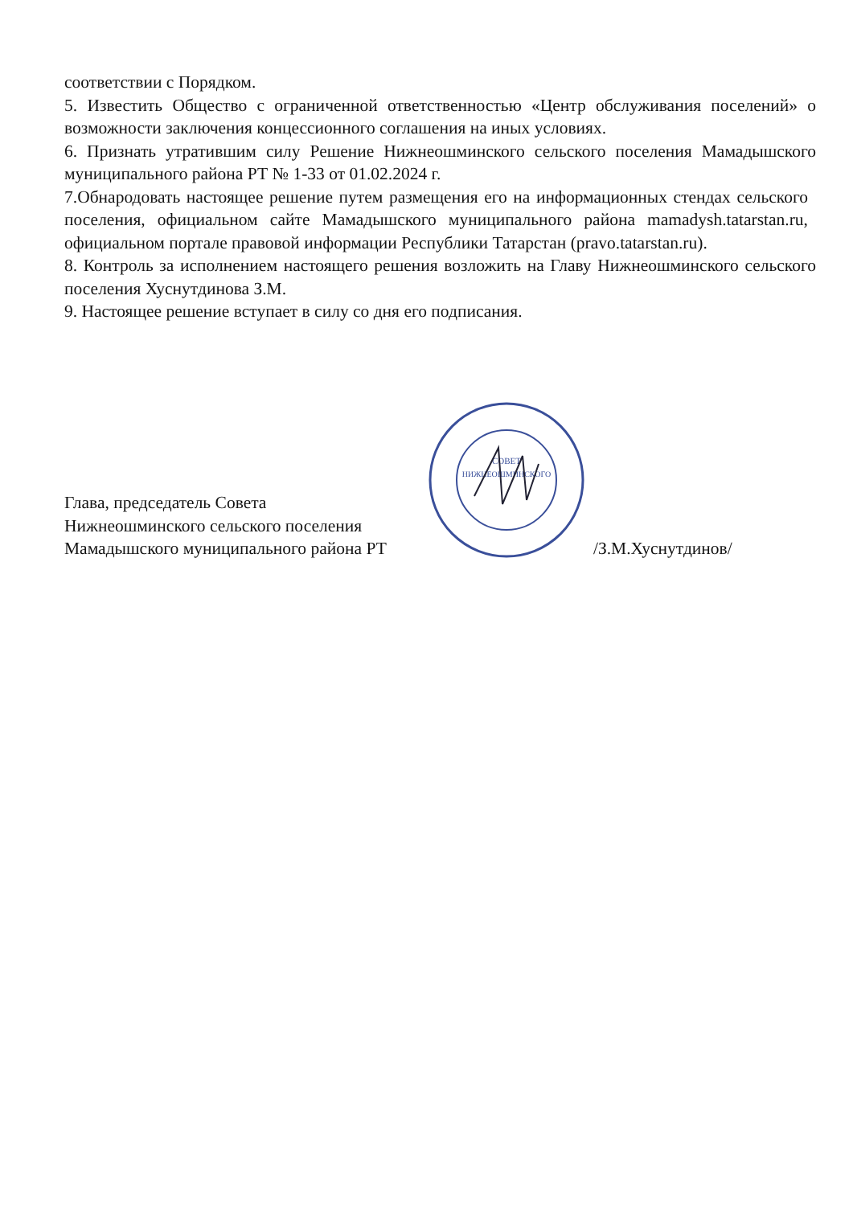соответствии с Порядком.
5. Известить Общество с ограниченной ответственностью «Центр обслуживания поселений» о возможности заключения концессионного соглашения на иных условиях.
6. Признать утратившим силу Решение Нижнеошминского сельского поселения Мамадышского муниципального района РТ № 1-33 от 01.02.2024 г.
7.Обнародовать настоящее решение путем размещения его на информационных стендах сельского поселения, официальном сайте Мамадышского муниципального района mamadysh.tatarstan.ru, официальном портале правовой информации Республики Татарстан (pravo.tatarstan.ru).
8. Контроль за исполнением настоящего решения возложить на Главу Нижнеошминского сельского поселения Хуснутдинова З.М.
9. Настоящее решение вступает в силу со дня его подписания.
Глава, председатель Совета
Нижнеошминского сельского поселения
Мамадышского муниципального района РТ
СОВЕТ
НИЖНЕОШМИНСКОГО
/З.М.Хуснутдинов/